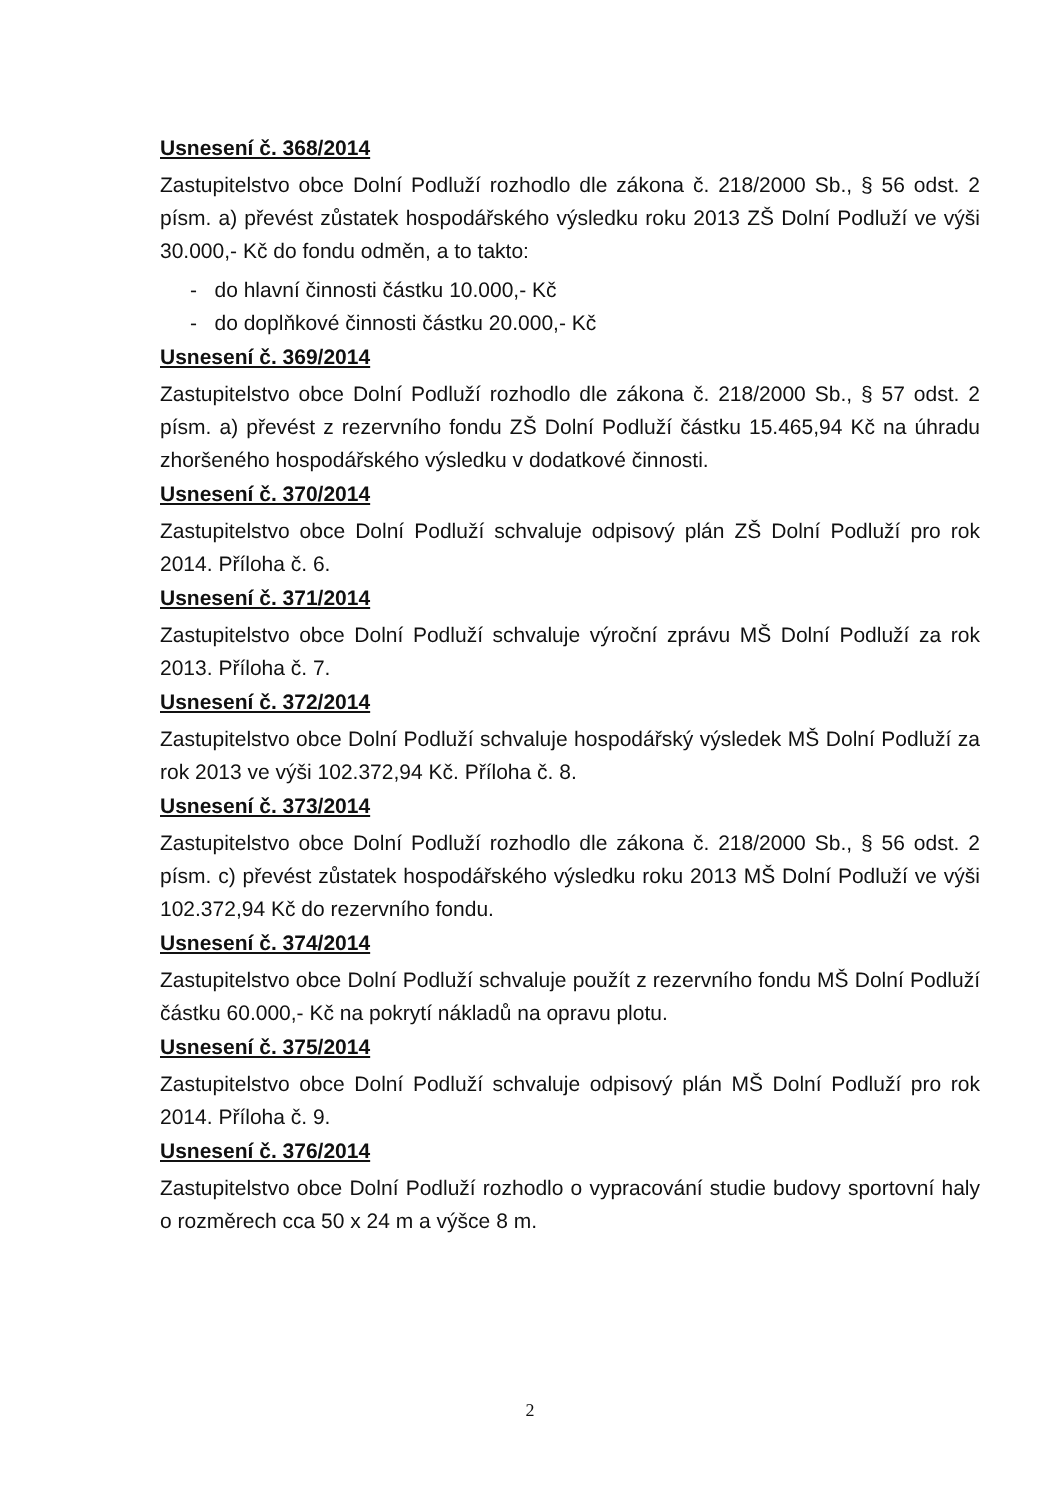Usnesení č. 368/2014
Zastupitelstvo obce Dolní Podluží rozhodlo dle zákona č. 218/2000 Sb., § 56 odst. 2 písm. a) převést zůstatek hospodářského výsledku roku 2013 ZŠ Dolní Podluží ve výši 30.000,- Kč do fondu odměn, a to takto:
- do hlavní činnosti částku 10.000,- Kč
- do doplňkové činnosti částku 20.000,- Kč
Usnesení č. 369/2014
Zastupitelstvo obce Dolní Podluží rozhodlo dle zákona č. 218/2000 Sb., § 57 odst. 2 písm. a) převést z rezervního fondu ZŠ Dolní Podluží částku 15.465,94 Kč na úhradu zhoršeného hospodářského výsledku v dodatkové činnosti.
Usnesení č. 370/2014
Zastupitelstvo obce Dolní Podluží schvaluje odpisový plán ZŠ Dolní Podluží pro rok 2014. Příloha č. 6.
Usnesení č. 371/2014
Zastupitelstvo obce Dolní Podluží schvaluje výroční zprávu MŠ Dolní Podluží za rok 2013. Příloha č. 7.
Usnesení č. 372/2014
Zastupitelstvo obce Dolní Podluží schvaluje hospodářský výsledek MŠ Dolní Podluží za rok 2013 ve výši 102.372,94 Kč. Příloha č. 8.
Usnesení č. 373/2014
Zastupitelstvo obce Dolní Podluží rozhodlo dle zákona č. 218/2000 Sb., § 56 odst. 2 písm. c) převést zůstatek hospodářského výsledku roku 2013 MŠ Dolní Podluží ve výši 102.372,94 Kč do rezervního fondu.
Usnesení č. 374/2014
Zastupitelstvo obce Dolní Podluží schvaluje použít z rezervního fondu MŠ Dolní Podluží částku 60.000,- Kč na pokrytí nákladů na opravu plotu.
Usnesení č. 375/2014
Zastupitelstvo obce Dolní Podluží schvaluje odpisový plán MŠ Dolní Podluží pro rok 2014. Příloha č. 9.
Usnesení č. 376/2014
Zastupitelstvo obce Dolní Podluží rozhodlo o vypracování studie budovy sportovní haly o rozměrech cca 50 x 24 m a výšce 8 m.
2